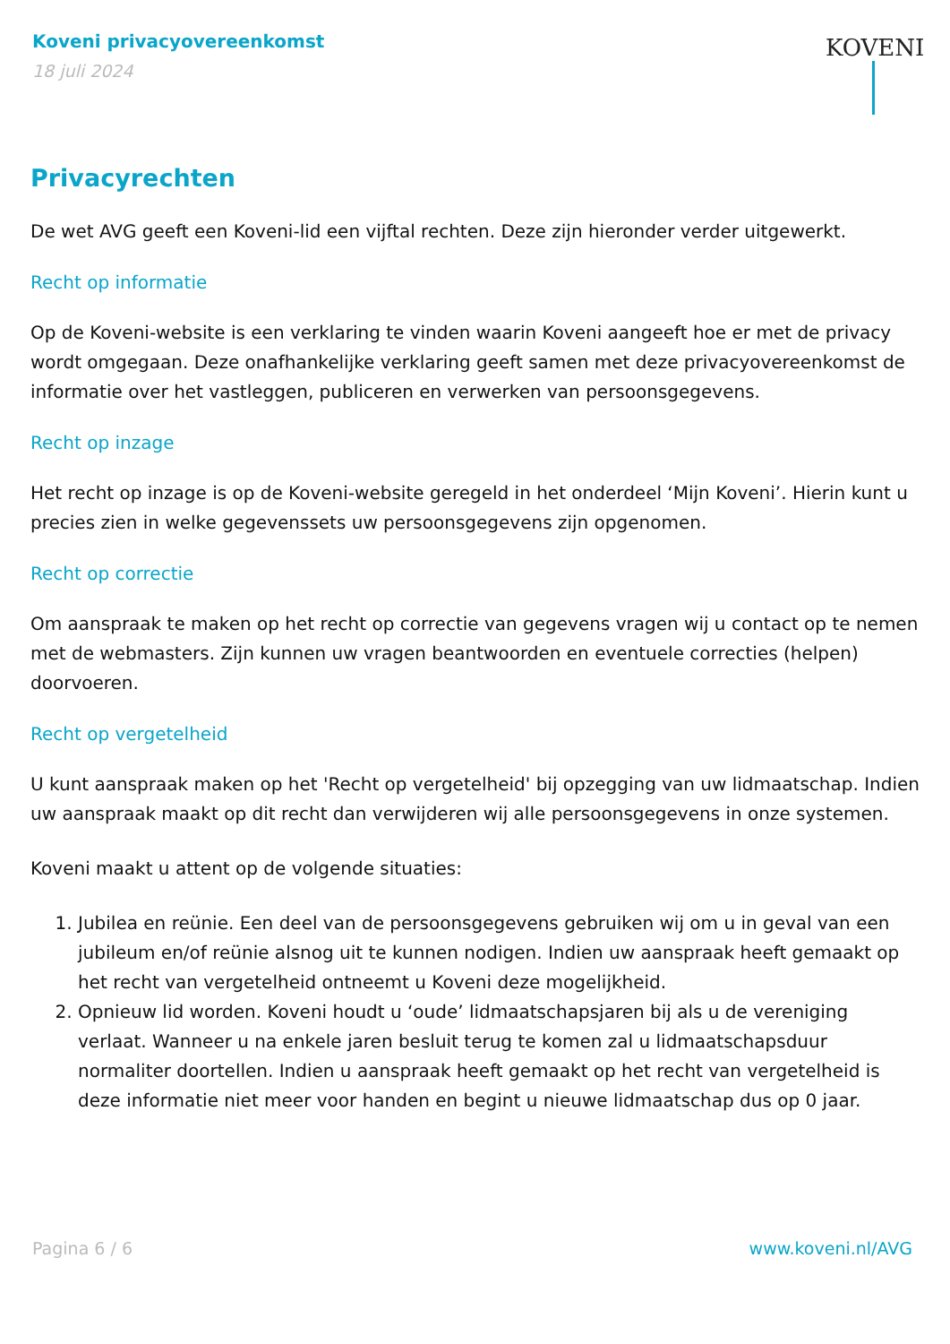Koveni privacyovereenkomst
18 juli 2024
KOVENI
Privacyrechten
De wet AVG geeft een Koveni-lid een vijftal rechten. Deze zijn hieronder verder uitgewerkt.
Recht op informatie
Op de Koveni-website is een verklaring te vinden waarin Koveni aangeeft hoe er met de privacy wordt omgegaan. Deze onafhankelijke verklaring geeft samen met deze privacyovereenkomst de informatie over het vastleggen, publiceren en verwerken van persoonsgegevens.
Recht op inzage
Het recht op inzage is op de Koveni-website geregeld in het onderdeel ‘Mijn Koveni’. Hierin kunt u precies zien in welke gegevenssets uw persoonsgegevens zijn opgenomen.
Recht op correctie
Om aanspraak te maken op het recht op correctie van gegevens vragen wij u contact op te nemen met de webmasters. Zijn kunnen uw vragen beantwoorden en eventuele correcties (helpen) doorvoeren.
Recht op vergetelheid
U kunt aanspraak maken op het 'Recht op vergetelheid' bij opzegging van uw lidmaatschap. Indien uw aanspraak maakt op dit recht dan verwijderen wij alle persoonsgegevens in onze systemen.
Koveni maakt u attent op de volgende situaties:
1. Jubilea en reünie. Een deel van de persoonsgegevens gebruiken wij om u in geval van een jubileum en/of reünie alsnog uit te kunnen nodigen. Indien uw aanspraak heeft gemaakt op het recht van vergetelheid ontneemt u Koveni deze mogelijkheid.
2. Opnieuw lid worden. Koveni houdt u ‘oude’ lidmaatschapsjaren bij als u de vereniging verlaat. Wanneer u na enkele jaren besluit terug te komen zal u lidmaatschapsduur normaliter doortellen. Indien u aanspraak heeft gemaakt op het recht van vergetelheid is deze informatie niet meer voor handen en begint u nieuwe lidmaatschap dus op 0 jaar.
Pagina 6 / 6 www.koveni.nl/AVG